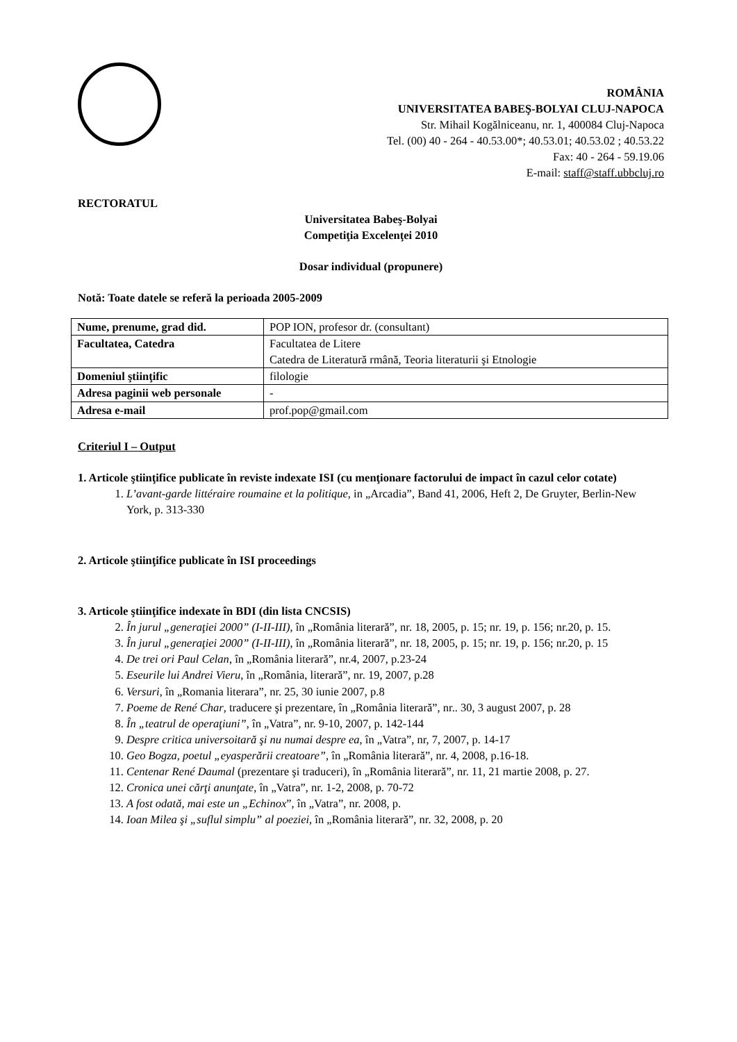ROMÂNIA
UNIVERSITATEA BABEŞ-BOLYAI CLUJ-NAPOCA
Str. Mihail Kogălniceanu, nr. 1, 400084 Cluj-Napoca
Tel. (00) 40 - 264 - 40.53.00*; 40.53.01; 40.53.02 ; 40.53.22
Fax: 40 - 264 - 59.19.06
E-mail: staff@staff.ubbcluj.ro
RECTORATUL
Universitatea Babeş-Bolyai
Competiţia Excelenţei 2010
Dosar individual (propunere)
Notă: Toate datele se referă la perioada 2005-2009
| Nume, prenume, grad did. | POP ION, profesor dr. (consultant) |
| Facultatea, Catedra | Facultatea de Litere Catedra de Literatură rmână, Teoria literaturii şi Etnologie |
| Domeniul ştiinţific | filologie |
| Adresa paginii web personale | - |
| Adresa e-mail | prof.pop@gmail.com |
Criteriul I – Output
1. Articole ştiinţifice publicate în reviste indexate ISI (cu menţionare factorului de impact în cazul celor cotate)
1. L’avant-garde littéraire roumaine et la politique, in „Arcadia”, Band 41, 2006, Heft 2, De Gruyter, Berlin-New York, p. 313-330
2. Articole ştiinţifice publicate în ISI proceedings
3. Articole ştiinţifice indexate în BDI (din lista CNCSIS)
2. În jurul „generaţiei 2000” (I-II-III), în „România literară”, nr. 18, 2005, p. 15; nr. 19, p. 156; nr.20, p. 15.
3. În jurul „generaţiei 2000” (I-II-III), în „România literară”, nr. 18, 2005, p. 15; nr. 19, p. 156; nr.20, p. 15
4. De trei ori Paul Celan, în „România literară”, nr.4, 2007, p.23-24
5. Eseurile lui Andrei Vieru, în „România, literară”, nr. 19, 2007, p.28
6. Versuri, în „Romania literara”, nr. 25, 30 iunie 2007, p.8
7. Poeme de René Char, traducere şi prezentare, în „România literară”, nr.. 30, 3 august 2007, p. 28
8. În „teatrul de operaţiuni”, în „Vatra”, nr. 9-10, 2007, p. 142-144
9. Despre critica universoitară şi nu numai despre ea, în „Vatra”, nr, 7, 2007, p. 14-17
10. Geo Bogza, poetul „eyasperării creatoare”, în „România literară”, nr. 4, 2008, p.16-18.
11. Centenar René Daumal (prezentare şi traduceri), în „România literară”, nr. 11, 21 martie 2008, p. 27.
12. Cronica unei cărţi anunţate, în „Vatra”, nr. 1-2, 2008, p. 70-72
13. A fost odată, mai este un „Echinox”, în „Vatra”, nr. 2008, p.
14. Ioan Milea şi „suflul simplu” al poeziei, în „România literară”, nr. 32, 2008, p. 20